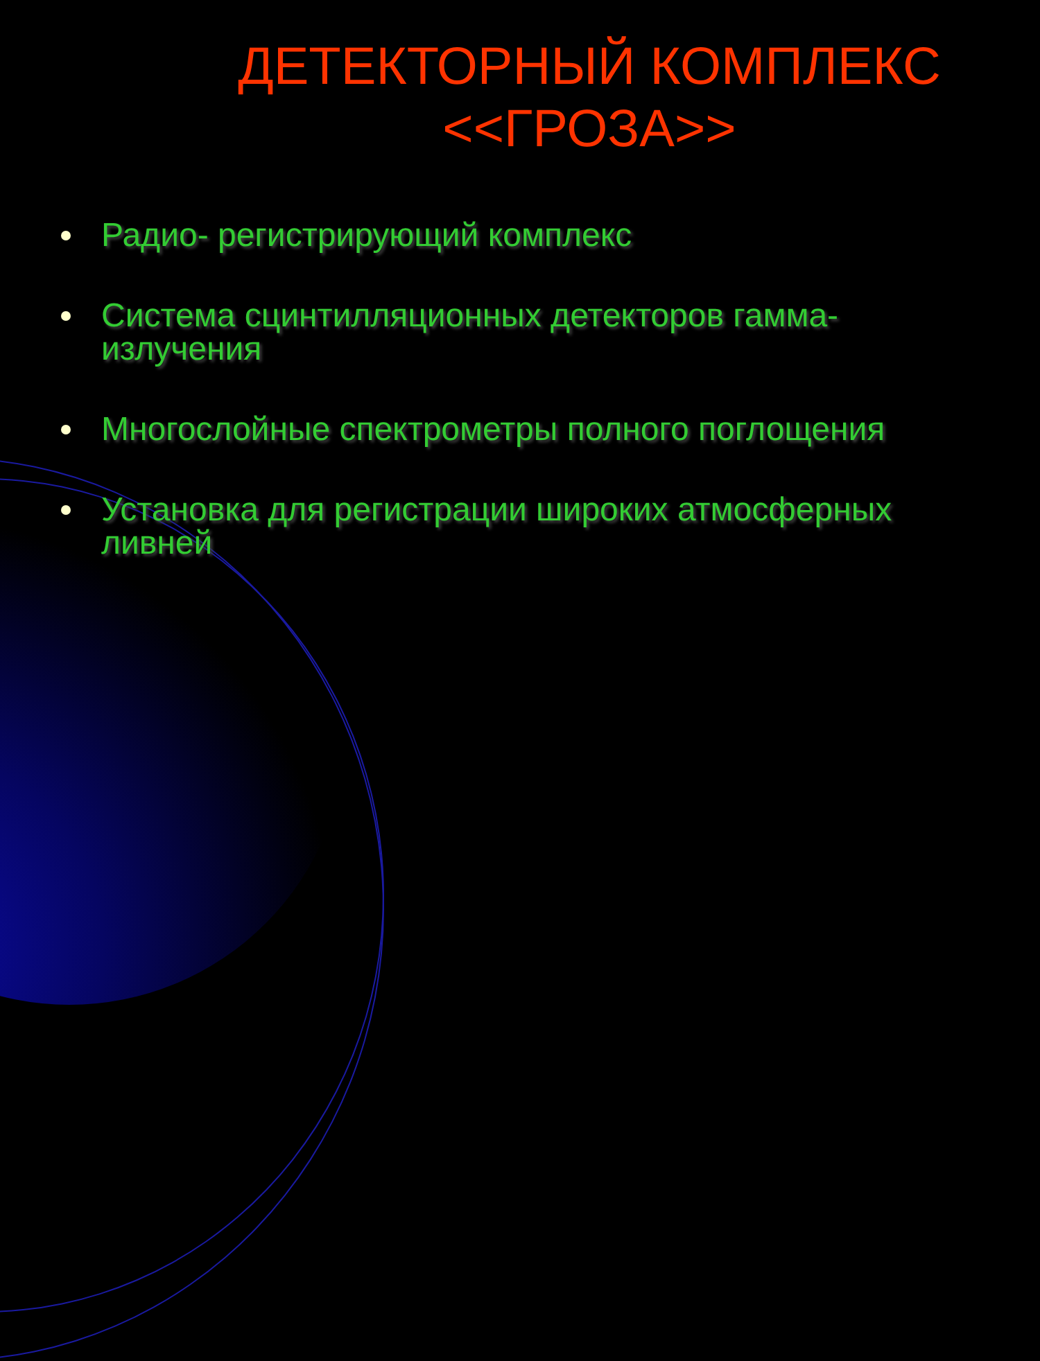ДЕТЕКТОРНЫЙ КОМПЛЕКС <<ГРОЗА>>
Радио- регистрирующий комплекс
Система сцинтилляционных детекторов гамма-излучения
Многослойные спектрометры полного поглощения
Установка для регистрации широких атмосферных ливней